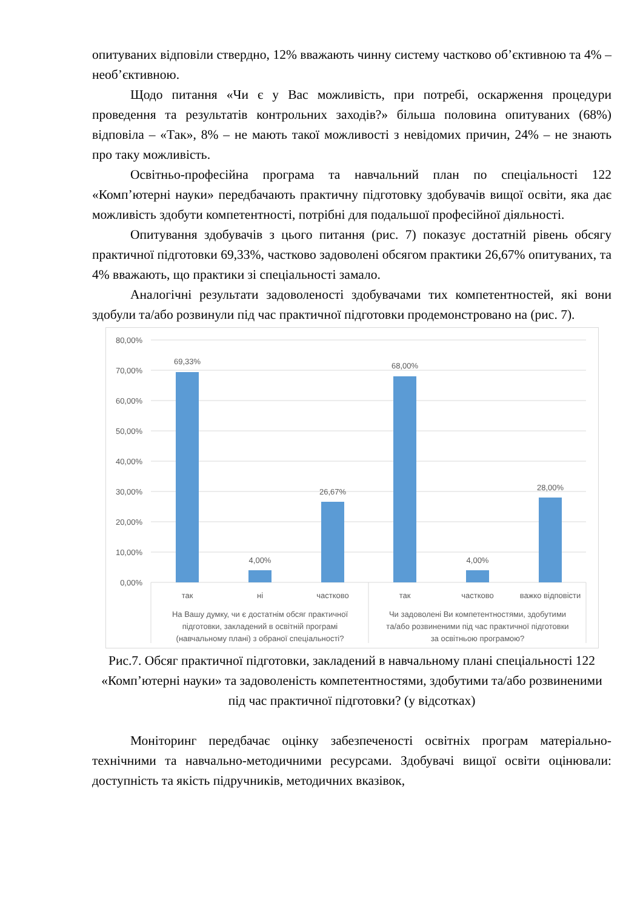опитуваних відповіли ствердно, 12% вважають чинну систему частково об’єктивною та 4% – необ’єктивною.
Щодо питання «Чи є у Вас можливість, при потребі, оскарження процедури проведення та результатів контрольних заходів?» більша половина опитуваних (68%) відповіла – «Так», 8% – не мають такої можливості з невідомих причин, 24% – не знають про таку можливість.
Освітньо-професійна програма та навчальний план по спеціальності 122 «Комп’ютерні науки» передбачають практичну підготовку здобувачів вищої освіти, яка дає можливість здобути компетентності, потрібні для подальшої професійної діяльності.
Опитування здобувачів з цього питання (рис. 7) показує достатній рівень обсягу практичної підготовки 69,33%, частково задоволені обсягом практики 26,67% опитуваних, та 4% вважають, що практики зі спеціальності замало.
Аналогічні результати задоволеності здобувачами тих компетентностей, які вони здобули та/або розвинули під час практичної підготовки продемонстровано на (рис. 7).
80,00%
70,00%
60,00%
50,00%
40,00%
30,00%
20,00%
10,00%
0,00%
69,33%
4,00%
26,67%
68,00%
4,00%
28,00%
так
ні
частково
так
частково
важко відповісти
На Вашу думку, чи є достатнім обсяг практичної
підготовки, закладений в освітній програмі
(навчальному плані) з обраної спеціальності?
Чи задоволені Ви компетентностями, здобутими
та/або розвиненими під час практичної підготовки
за освітньою програмою?
Рис.7. Обсяг практичної підготовки, закладений в навчальному плані спеціальності 122 «Комп’ютерні науки» та задоволеність компетентностями, здобутими та/або розвиненими під час практичної підготовки? (у відсотках)
Моніторинг передбачає оцінку забезпеченості освітніх програм матеріально-технічними та навчально-методичними ресурсами. Здобувачі вищої освіти оцінювали: доступність та якість підручників, методичних вказівок,